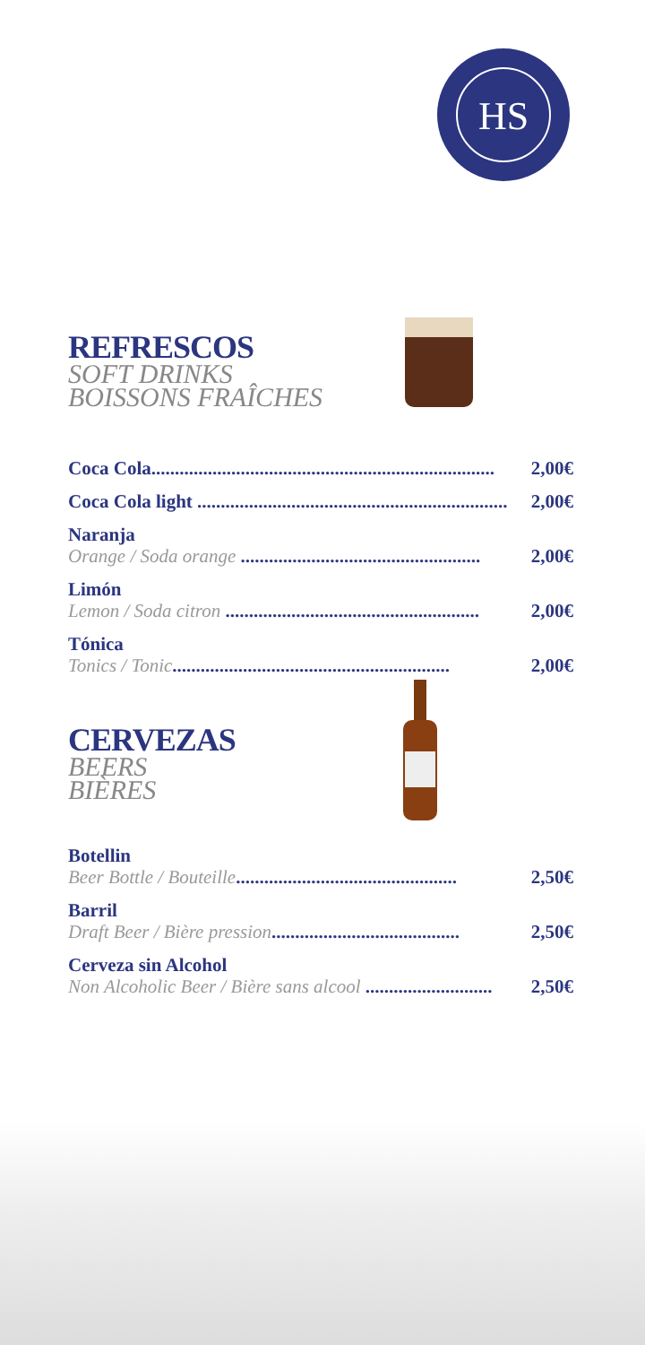HS
REFRESCOS
SOFT DRINKS
BOISSONS FRAÎCHES
Coca Cola......................................................................... 2,00€
Coca Cola light .................................................................. 2,00€
Naranja
Orange / Soda orange ................................................... 2,00€
Limón
Lemon / Soda citron ...................................................... 2,00€
Tónica
Tonics / Tonic........................................................... 2,00€
CERVEZAS
BEERS
BIÈRES
Botellin
Beer Bottle / Bouteille............................................... 2,50€
Barril
Draft Beer / Bière pression........................................ 2,50€
Cerveza sin Alcohol
Non Alcoholic Beer / Bière sans alcool ........................... 2,50€